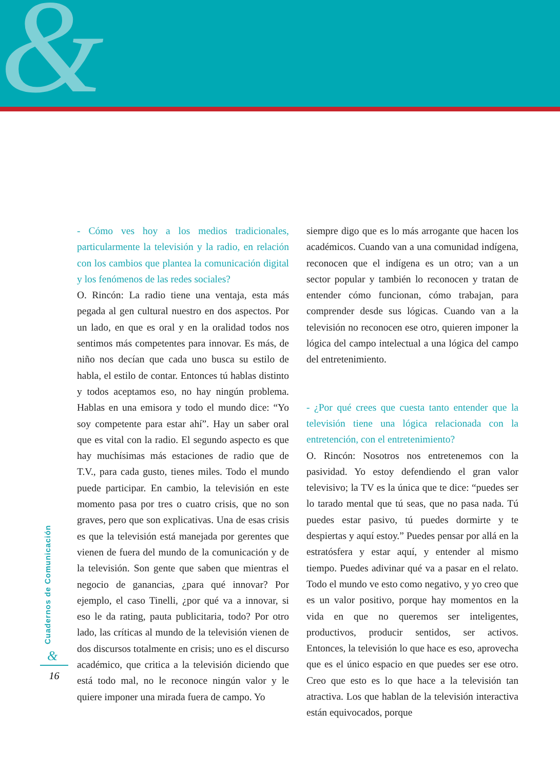&
- Cómo ves hoy a los medios tradicionales, particularmente la televisión y la radio, en relación con los cambios que plantea la comunicación digital y los fenómenos de las redes sociales?
O. Rincón: La radio tiene una ventaja, esta más pegada al gen cultural nuestro en dos aspectos. Por un lado, en que es oral y en la oralidad todos nos sentimos más competentes para innovar. Es más, de niño nos decían que cada uno busca su estilo de habla, el estilo de contar. Entonces tú hablas distinto y todos aceptamos eso, no hay ningún problema. Hablas en una emisora y todo el mundo dice: “Yo soy competente para estar ahí”. Hay un saber oral que es vital con la radio. El segundo aspecto es que hay muchísimas más estaciones de radio que de T.V., para cada gusto, tienes miles. Todo el mundo puede participar. En cambio, la televisión en este momento pasa por tres o cuatro crisis, que no son graves, pero que son explicativas. Una de esas crisis es que la televisión está manejada por gerentes que vienen de fuera del mundo de la comunicación y de la televisión. Son gente que saben que mientras el negocio de ganancias, ¿para qué innovar? Por ejemplo, el caso Tinelli, ¿por qué va a innovar, si eso le da rating, pauta publicitaria, todo? Por otro lado, las críticas al mundo de la televisión vienen de dos discursos totalmente en crisis; uno es el discurso académico, que critica a la televisión diciendo que está todo mal, no le reconoce ningún valor y le quiere imponer una mirada fuera de campo. Yo
siempre digo que es lo más arrogante que hacen los académicos. Cuando van a una comunidad indígena, reconocen que el indígena es un otro; van a un sector popular y también lo reconocen y tratan de entender cómo funcionan, cómo trabajan, para comprender desde sus lógicas. Cuando van a la televisión no reconocen ese otro, quieren imponer la lógica del campo intelectual a una lógica del campo del entretenimiento.
- ¿Por qué crees que cuesta tanto entender que la televisión tiene una lógica relacionada con la entretención, con el entretenimiento?
O. Rincón: Nosotros nos entretenemos con la pasividad. Yo estoy defendiendo el gran valor televisivo; la TV es la única que te dice: “puedes ser lo tarado mental que tú seas, que no pasa nada. Tú puedes estar pasivo, tú puedes dormirte y te despiertas y aquí estoy.” Puedes pensar por allá en la estratósfera y estar aquí, y entender al mismo tiempo. Puedes adivinar qué va a pasar en el relato. Todo el mundo ve esto como negativo, y yo creo que es un valor positivo, porque hay momentos en la vida en que no queremos ser inteligentes, productivos, producir sentidos, ser activos. Entonces, la televisión lo que hace es eso, aprovecha que es el único espacio en que puedes ser ese otro. Creo que esto es lo que hace a la televisión tan atractiva. Los que hablan de la televisión interactiva están equivocados, porque
Cuadernos de Comunicación &
16